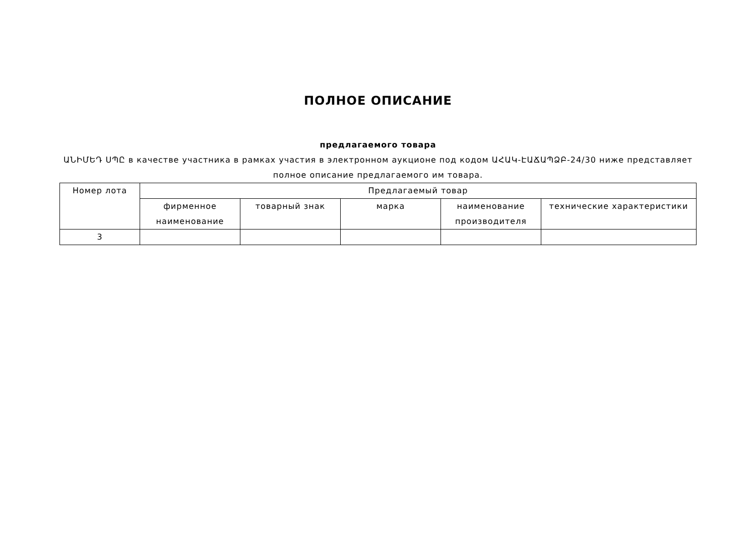ПОЛНОЕ ОПИСАНИЕ
предлагаемого товара
ԱՆԻՄԵԴ ՍՊԸ в качестве участника в рамках участия в электронном аукционе под кодом ԱՀԱԿ-ԷԱՃԱՊՁԲ-24/30 ниже представляет полное описание предлагаемого им товара.
| Номер лота | Предлагаемый товар | | | | |
| --- | --- | --- | --- | --- | --- |
| | фирменное наименование | товарный знак | марка | наименование производителя | технические характеристики |
| 3 | | | | | |